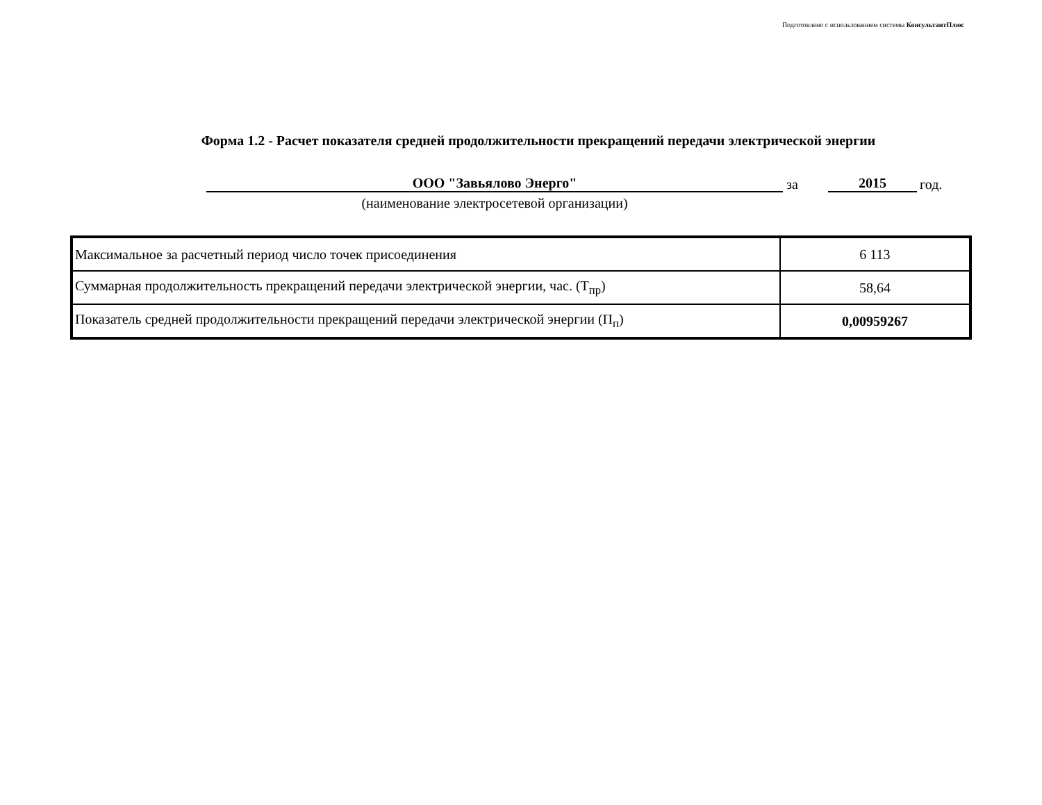Подготовлено с использованием системы КонсультантПлюс
Форма 1.2 - Расчет показателя средней продолжительности прекращений передачи электрической энергии
ООО "Завьялово Энерго"
за
2015
год.
(наименование электросетевой организации)
| Максимальное за расчетный период число точек присоединения | 6 113 |
| Суммарная продолжительность прекращений передачи электрической энергии, час. (Т<sub>пр</sub>) | 58,64 |
| Показатель средней продолжительности прекращений передачи электрической энергии (П<sub>п</sub>) | 0,00959267 |